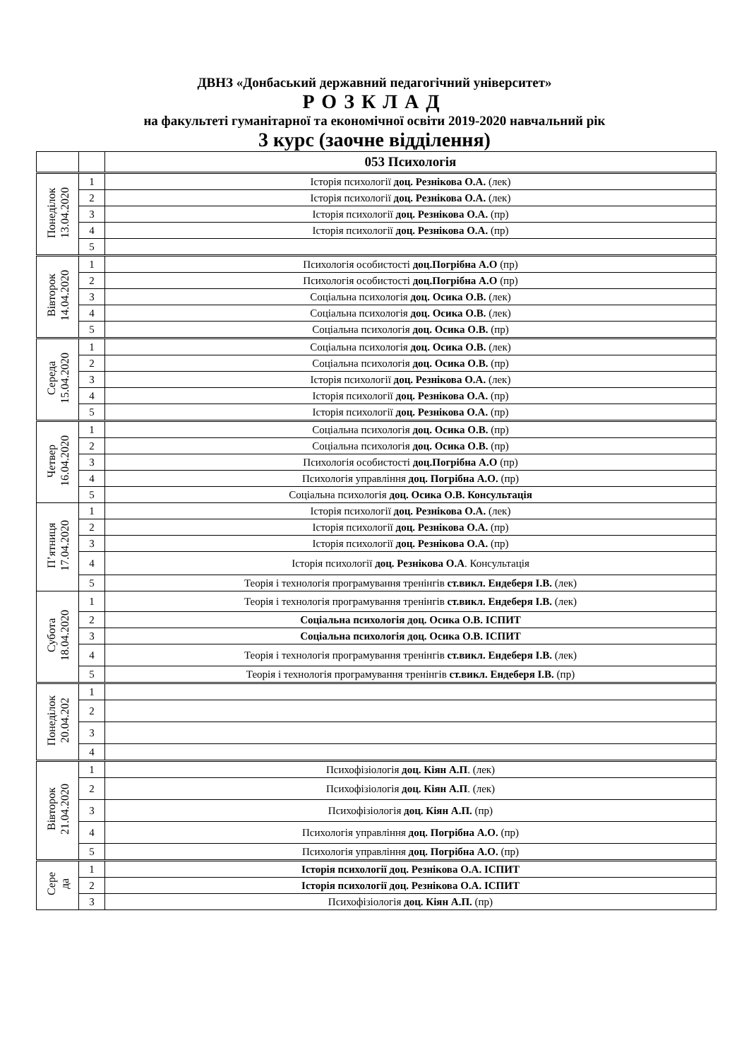ДВНЗ «Донбаський державний педагогічний університет»
РОЗКЛАД
на факультеті гуманітарної та економічної освіти 2019-2020 навчальний рік
3 курс (заочне відділення)
| | | 053 Психологія |
| Понеділок 13.04.2020 | 1 | Історія психології доц. Резнікова О.А. (лек) |
| | 2 | Історія психології доц. Резнікова О.А. (лек) |
| | 3 | Історія психології доц. Резнікова О.А. (пр) |
| | 4 | Історія психології доц. Резнікова О.А. (пр) |
| | 5 | |
| Вівторок 14.04.2020 | 1 | Психологія особистості доц.Погрібна А.О (пр) |
| | 2 | Психологія особистості доц.Погрібна А.О (пр) |
| | 3 | Соціальна психологія доц. Осика О.В. (лек) |
| | 4 | Соціальна психологія доц. Осика О.В. (лек) |
| | 5 | Соціальна психологія доц. Осика О.В. (пр) |
| Середа 15.04.2020 | 1 | Соціальна психологія доц. Осика О.В. (лек) |
| | 2 | Соціальна психологія доц. Осика О.В. (пр) |
| | 3 | Історія психології доц. Резнікова О.А. (лек) |
| | 4 | Історія психології доц. Резнікова О.А. (пр) |
| | 5 | Історія психології доц. Резнікова О.А. (пр) |
| Четвер 16.04.2020 | 1 | Соціальна психологія доц. Осика О.В. (пр) |
| | 2 | Соціальна психологія доц. Осика О.В. (пр) |
| | 3 | Психологія особистості доц.Погрібна А.О (пр) |
| | 4 | Психологія управління доц. Погрібна А.О. (пр) |
| | 5 | Соціальна психологія доц. Осика О.В. Консультація |
| П’ятниця 17.04.2020 | 1 | Історія психології доц. Резнікова О.А. (лек) |
| | 2 | Історія психології доц. Резнікова О.А. (пр) |
| | 3 | Історія психології доц. Резнікова О.А. (пр) |
| | 4 | Історія психології доц. Резнікова О.А . Консультація |
| | 5 | Теорія і технологія програмування тренінгів ст.викл. Ендеберя І.В. (лек) |
| Субота 18.04.2020 | 1 | Теорія і технологія програмування тренінгів ст.викл. Ендеберя І.В. (лек) |
| | 2 | Соціальна психологія доц. Осика О.В. ІСПИТ |
| | 3 | Соціальна психологія доц. Осика О.В. ІСПИТ |
| | 4 | Теорія і технологія програмування тренінгів ст.викл. Ендеберя І.В. (лек) |
| | 5 | Теорія і технологія програмування тренінгів ст.викл. Ендеберя І.В. (пр) |
| Понеділок 20.04.202 | 1 | |
| | 2 | |
| | 3 | |
| | 4 | |
| Вівторок 21.04.2020 | 1 | Психофізіологія доц. Кіян А.П . (лек) |
| | 2 | Психофізіологія доц. Кіян А.П . (лек) |
| | 3 | Психофізіологія доц. Кіян А.П. (пр) |
| | 4 | Психологія управління доц. Погрібна А.О. (пр) |
| | 5 | Психологія управління доц. Погрібна А.О. (пр) |
| Сере да | 1 | Історія психології доц. Резнікова О.А. ІСПИТ |
| | 2 | Історія психології доц. Резнікова О.А. ІСПИТ |
| | 3 | Психофізіологія доц. Кіян А.П. (пр) |